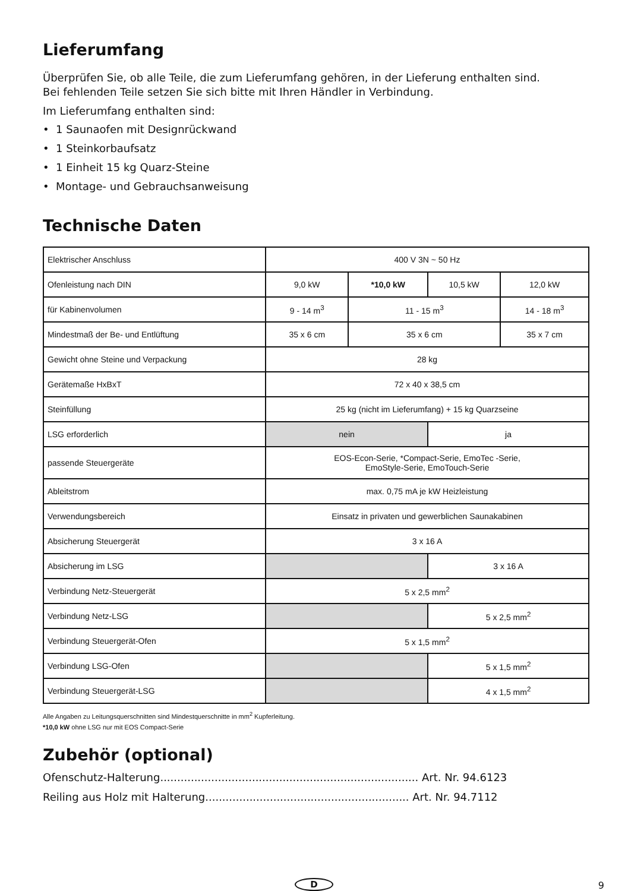Lieferumfang
Überprüfen Sie, ob alle Teile, die zum Lieferumfang gehören, in der Lieferung enthalten sind.
Bei fehlenden Teile setzen Sie sich bitte mit Ihren Händler in Verbindung.
Im Lieferumfang enthalten sind:
• 1 Saunaofen mit Designrückwand
• 1 Steinkorbaufsatz
• 1 Einheit 15 kg Quarz-Steine
• Montage- und Gebrauchsanweisung
Technische Daten
| Elektrischer Anschluss | 400 V 3N ~ 50 Hz | | | |
| Ofenleistung nach DIN | 9,0 kW | *10,0 kW | 10,5 kW | 12,0 kW |
| für Kabinenvolumen | 9 - 14 m<sup>3</sup> | 11 - 15 m<sup>3</sup> | | 14 - 18 m<sup>3</sup> |
| Mindestmaß der Be- und Entlüftung | 35 x 6 cm | 35 x 6 cm | | 35 x 7 cm |
| Gewicht ohne Steine und Verpackung | 28 kg | | | |
| Gerätemaße HxBxT | 72 x 40 x 38,5 cm | | | |
| Steinfüllung | 25 kg (nicht im Lieferumfang) + 15 kg Quarzseine | | | |
| LSG erforderlich | nein | | ja | |
| passende Steuergeräte | EOS-Econ-Serie, *Compact-Serie, EmoTec -Serie, EmoStyle-Serie, EmoTouch-Serie | | | |
| Ableitstrom | max. 0,75 mA je kW Heizleistung | | | |
| Verwendungsbereich | Einsatz in privaten und gewerblichen Saunakabinen | | | |
| Absicherung Steuergerät | 3 x 16 A | | | |
| Absicherung im LSG | | | 3 x 16 A | |
| Verbindung Netz-Steuergerät | 5 x 2,5 mm<sup>2</sup> | | | |
| Verbindung Netz-LSG | | | 5 x 2,5 mm<sup>2</sup> | |
| Verbindung Steuergerät-Ofen | 5 x 1,5 mm<sup>2</sup> | | | |
| Verbindung LSG-Ofen | | | 5 x 1,5 mm<sup>2</sup> | |
| Verbindung Steuergerät-LSG | | | 4 x 1,5 mm<sup>2</sup> | |
Alle Angaben zu Leitungsquerschnitten sind Mindestquerschnitte in mm<sup>2</sup> Kupferleitung.
*10,0 kW ohne LSG nur mit EOS Compact-Serie
Zubehör (optional)
Ofenschutz-Halterung............................................................................ Art. Nr. 94.6123
Reiling aus Holz mit Halterung............................................................ Art. Nr. 94.7112
D 9